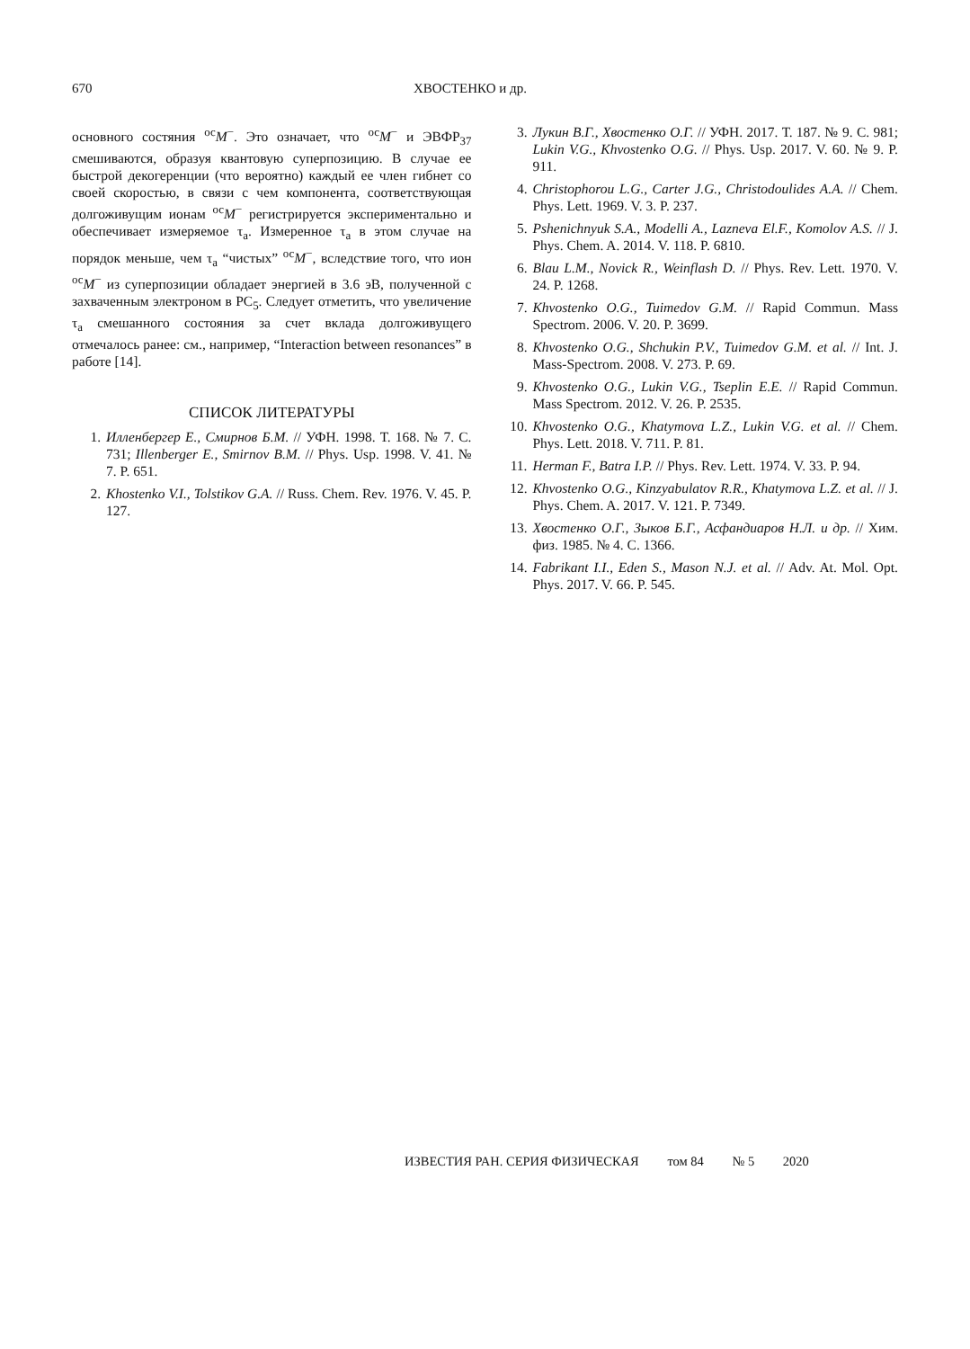670 ХВОСТЕНКО и др.
основного состяния <sup>ос</sup>M<sup>−</sup>. Это означает, что <sup>ос</sup>M<sup>−</sup> и ЭВФР<sub>37</sub> смешиваются, образуя квантовую суперпозицию. В случае ее быстрой декогеренции (что вероятно) каждый ее член гибнет со своей скоростью, в связи с чем компонента, соответствующая долгоживущим ионам <sup>ос</sup>M<sup>−</sup> регистрируется экспериментально и обеспечивает измеряемое τ<sub>a</sub>. Измеренное τ<sub>a</sub> в этом случае на порядок меньше, чем τ<sub>a</sub> “чистых” <sup>ос</sup>M<sup>−</sup>, вследствие того, что ион <sup>ос</sup>M<sup>−</sup> из суперпозиции обладает энергией в 3.6 эВ, полученной с захваченным электроном в PC<sub>5</sub>. Следует отметить, что увеличение τ<sub>a</sub> смешанного состояния за счет вклада долгоживущего отмечалось ранее: см., например, “Interaction between resonances” в работе [14].
СПИСОК ЛИТЕРАТУРЫ
1. Илленбергер Е., Смирнов Б.М. // УФН. 1998. Т. 168. № 7. С. 731; Illenberger E., Smirnov B.M. // Phys. Usp. 1998. V. 41. № 7. P. 651.
2. Khostenko V.I., Tolstikov G.A. // Russ. Chem. Rev. 1976. V. 45. P. 127.
3. Лукин В.Г., Хвостенко О.Г. // УФН. 2017. Т. 187. № 9. С. 981; Lukin V.G., Khvostenko O.G. // Phys. Usp. 2017. V. 60. № 9. P. 911.
4. Christophorou L.G., Carter J.G., Christodoulides A.A. // Chem. Phys. Lett. 1969. V. 3. P. 237.
5. Pshenichnyuk S.A., Modelli A., Lazneva El.F., Komolov A.S. // J. Phys. Chem. A. 2014. V. 118. P. 6810.
6. Blau L.M., Novick R., Weinflash D. // Phys. Rev. Lett. 1970. V. 24. P. 1268.
7. Khvostenko O.G., Tuimedov G.M. // Rapid Commun. Mass Spectrom. 2006. V. 20. P. 3699.
8. Khvostenko O.G., Shchukin P.V., Tuimedov G.M. et al. // Int. J. Mass-Spectrom. 2008. V. 273. P. 69.
9. Khvostenko O.G., Lukin V.G., Tseplin E.E. // Rapid Commun. Mass Spectrom. 2012. V. 26. P. 2535.
10. Khvostenko O.G., Khatymova L.Z., Lukin V.G. et al. // Chem. Phys. Lett. 2018. V. 711. P. 81.
11. Herman F., Batra I.P. // Phys. Rev. Lett. 1974. V. 33. P. 94.
12. Khvostenko O.G., Kinzyabulatov R.R., Khatymova L.Z. et al. // J. Phys. Chem. A. 2017. V. 121. P. 7349.
13. Хвостенко О.Г., Зыков Б.Г., Асфандиаров Н.Л. и др. // Хим. физ. 1985. № 4. С. 1366.
14. Fabrikant I.I., Eden S., Mason N.J. et al. // Adv. At. Mol. Opt. Phys. 2017. V. 66. P. 545.
ИЗВЕСТИЯ РАН. СЕРИЯ ФИЗИЧЕСКАЯ том 84 № 5 2020